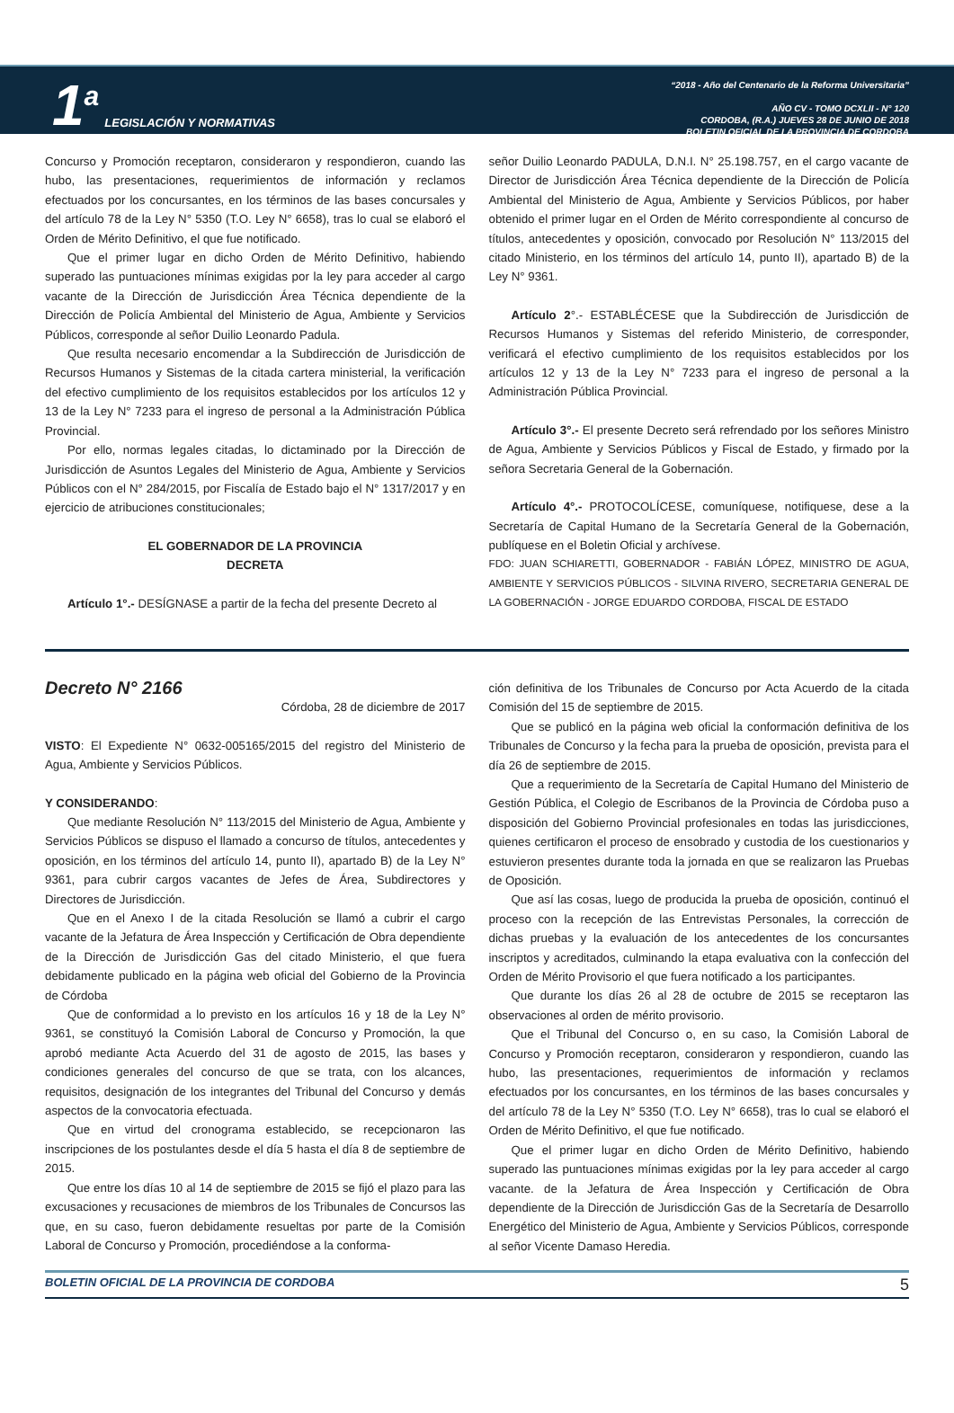1<sup>a</sup>
LEGISLACIÓN Y NORMATIVAS
“2018 - Año del Centenario de la Reforma Universitaria”
AÑO CV - TOMO DCXLII - N° 120
CORDOBA, (R.A.) JUEVES 28 DE JUNIO DE 2018
BOLETIN OFICIAL DE LA PROVINCIA DE CORDOBA
Concurso y Promoción receptaron, consideraron y respondieron, cuando las hubo, las presentaciones, requerimientos de información y reclamos efectuados por los concursantes, en los términos de las bases concursales y del artículo 78 de la Ley N° 5350 (T.O. Ley N° 6658), tras lo cual se elaboró el Orden de Mérito Definitivo, el que fue notificado.
Que el primer lugar en dicho Orden de Mérito Definitivo, habiendo superado las puntuaciones mínimas exigidas por la ley para acceder al cargo vacante de la Dirección de Jurisdicción Área Técnica dependiente de la Dirección de Policía Ambiental del Ministerio de Agua, Ambiente y Servicios Públicos, corresponde al señor Duilio Leonardo Padula.
Que resulta necesario encomendar a la Subdirección de Jurisdicción de Recursos Humanos y Sistemas de la citada cartera ministerial, la verificación del efectivo cumplimiento de los requisitos establecidos por los artículos 12 y 13 de la Ley N° 7233 para el ingreso de personal a la Administración Pública Provincial.
Por ello, normas legales citadas, lo dictaminado por la Dirección de Jurisdicción de Asuntos Legales del Ministerio de Agua, Ambiente y Servicios Públicos con el N° 284/2015, por Fiscalía de Estado bajo el N° 1317/2017 y en ejercicio de atribuciones constitucionales;
EL GOBERNADOR DE LA PROVINCIA
DECRETA
Artículo 1°.- DESÍGNASE a partir de la fecha del presente Decreto al
señor Duilio Leonardo PADULA, D.N.I. N° 25.198.757, en el cargo vacante de Director de Jurisdicción Área Técnica dependiente de la Dirección de Policía Ambiental del Ministerio de Agua, Ambiente y Servicios Públicos, por haber obtenido el primer lugar en el Orden de Mérito correspondiente al concurso de títulos, antecedentes y oposición, convocado por Resolución N° 113/2015 del citado Ministerio, en los términos del artículo 14, punto II), apartado B) de la Ley N° 9361.
Artículo 2°.- ESTABLÉCESE que la Subdirección de Jurisdicción de Recursos Humanos y Sistemas del referido Ministerio, de corresponder, verificará el efectivo cumplimiento de los requisitos establecidos por los artículos 12 y 13 de la Ley N° 7233 para el ingreso de personal a la Administración Pública Provincial.
Artículo 3°.- El presente Decreto será refrendado por los señores Ministro de Agua, Ambiente y Servicios Públicos y Fiscal de Estado, y firmado por la señora Secretaria General de la Gobernación.
Artículo 4°.- PROTOCOLÍCESE, comuníquese, notifiquese, dese a la Secretaría de Capital Humano de la Secretaría General de la Gobernación, publíquese en el Boletin Oficial y archívese.
FDO: JUAN SCHIARETTI, GOBERNADOR - FABIÁN LÓPEZ, MINISTRO DE AGUA, AMBIENTE Y SERVICIOS PÚBLICOS - SILVINA RIVERO, SECRETARIA GENERAL DE LA GOBERNACIÓN - JORGE EDUARDO CORDOBA, FISCAL DE ESTADO
Decreto N° 2166
Córdoba, 28 de diciembre de 2017
VISTO: El Expediente N° 0632-005165/2015 del registro del Ministerio de Agua, Ambiente y Servicios Públicos.
Y CONSIDERANDO:
Que mediante Resolución N° 113/2015 del Ministerio de Agua, Ambiente y Servicios Públicos se dispuso el llamado a concurso de títulos, antecedentes y oposición, en los términos del artículo 14, punto II), apartado B) de la Ley N° 9361, para cubrir cargos vacantes de Jefes de Área, Subdirectores y Directores de Jurisdicción.
Que en el Anexo I de la citada Resolución se llamó a cubrir el cargo vacante de la Jefatura de Área Inspección y Certificación de Obra dependiente de la Dirección de Jurisdicción Gas del citado Ministerio, el que fuera debidamente publicado en la página web oficial del Gobierno de la Provincia de Córdoba
Que de conformidad a lo previsto en los artículos 16 y 18 de la Ley N° 9361, se constituyó la Comisión Laboral de Concurso y Promoción, la que aprobó mediante Acta Acuerdo del 31 de agosto de 2015, las bases y condiciones generales del concurso de que se trata, con los alcances, requisitos, designación de los integrantes del Tribunal del Concurso y demás aspectos de la convocatoria efectuada.
Que en virtud del cronograma establecido, se recepcionaron las inscripciones de los postulantes desde el día 5 hasta el día 8 de septiembre de 2015.
Que entre los días 10 al 14 de septiembre de 2015 se fijó el plazo para las excusaciones y recusaciones de miembros de los Tribunales de Concursos las que, en su caso, fueron debidamente resueltas por parte de la Comisión Laboral de Concurso y Promoción, procediéndose a la conforma-
ción definitiva de los Tribunales de Concurso por Acta Acuerdo de la citada Comisión del 15 de septiembre de 2015.
Que se publicó en la página web oficial la conformación definitiva de los Tribunales de Concurso y la fecha para la prueba de oposición, prevista para el día 26 de septiembre de 2015.
Que a requerimiento de la Secretaría de Capital Humano del Ministerio de Gestión Pública, el Colegio de Escribanos de la Provincia de Córdoba puso a disposición del Gobierno Provincial profesionales en todas las jurisdicciones, quienes certificaron el proceso de ensobrado y custodia de los cuestionarios y estuvieron presentes durante toda la jornada en que se realizaron las Pruebas de Oposición.
Que así las cosas, luego de producida la prueba de oposición, continuó el proceso con la recepción de las Entrevistas Personales, la corrección de dichas pruebas y la evaluación de los antecedentes de los concursantes inscriptos y acreditados, culminando la etapa evaluativa con la confección del Orden de Mérito Provisorio el que fuera notificado a los participantes.
Que durante los días 26 al 28 de octubre de 2015 se receptaron las observaciones al orden de mérito provisorio.
Que el Tribunal del Concurso o, en su caso, la Comisión Laboral de Concurso y Promoción receptaron, consideraron y respondieron, cuando las hubo, las presentaciones, requerimientos de información y reclamos efectuados por los concursantes, en los términos de las bases concursales y del artículo 78 de la Ley N° 5350 (T.O. Ley N° 6658), tras lo cual se elaboró el Orden de Mérito Definitivo, el que fue notificado.
Que el primer lugar en dicho Orden de Mérito Definitivo, habiendo superado las puntuaciones mínimas exigidas por la ley para acceder al cargo vacante. de la Jefatura de Área Inspección y Certificación de Obra dependiente de la Dirección de Jurisdicción Gas de la Secretaría de Desarrollo Energético del Ministerio de Agua, Ambiente y Servicios Públicos, corresponde al señor Vicente Damaso Heredia.
BOLETIN OFICIAL DE LA PROVINCIA DE CORDOBA 5